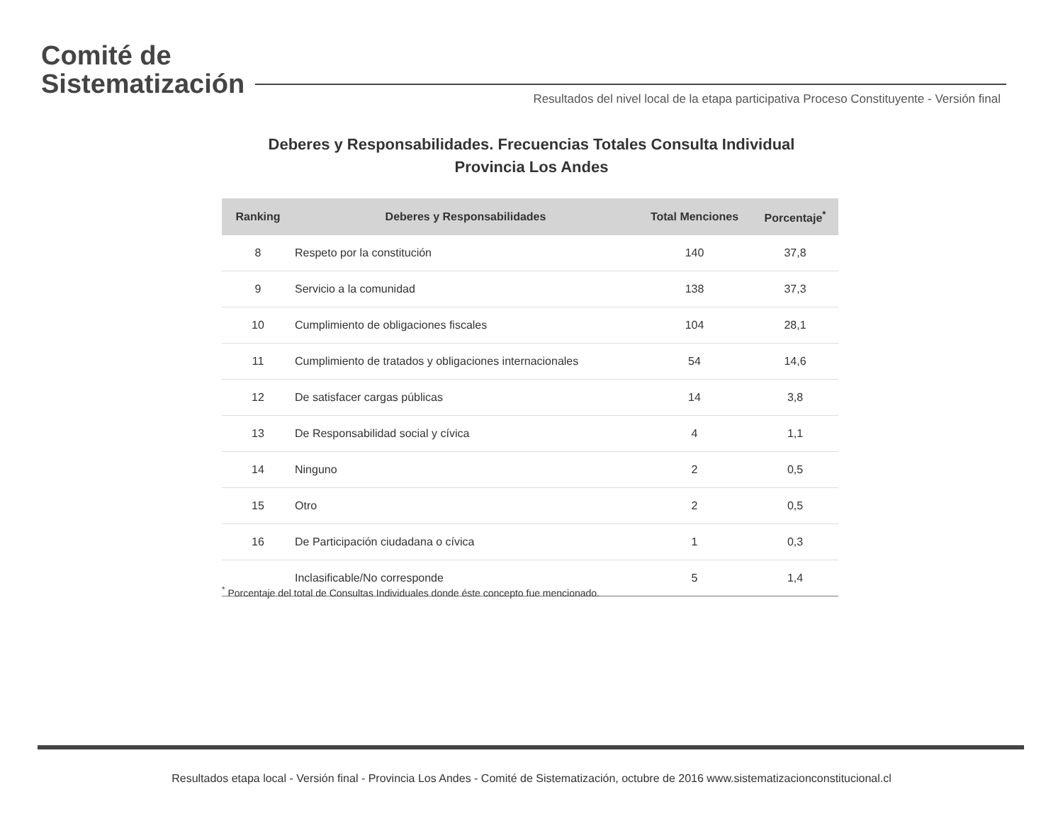Comité de
Sistematización
Resultados del nivel local de la etapa participativa Proceso Constituyente - Versión final
Deberes y Responsabilidades. Frecuencias Totales Consulta Individual
Provincia Los Andes
| Ranking | Deberes y Responsabilidades | Total Menciones | Porcentaje<sup>*</sup> |
| --- | --- | --- | --- |
| 8 | Respeto por la constitución | 140 | 37,8 |
| 9 | Servicio a la comunidad | 138 | 37,3 |
| 10 | Cumplimiento de obligaciones fiscales | 104 | 28,1 |
| 11 | Cumplimiento de tratados y obligaciones internacionales | 54 | 14,6 |
| 12 | De satisfacer cargas públicas | 14 | 3,8 |
| 13 | De Responsabilidad social y cívica | 4 | 1,1 |
| 14 | Ninguno | 2 | 0,5 |
| 15 | Otro | 2 | 0,5 |
| 16 | De Participación ciudadana o cívica | 1 | 0,3 |
| | Inclasificable/No corresponde | 5 | 1,4 |
<sup>*</sup> Porcentaje del total de Consultas Individuales donde éste concepto fue mencionado.
Resultados etapa local - Versión final - Provincia Los Andes - Comité de Sistematización, octubre de 2016 www.sistematizacionconstitucional.cl